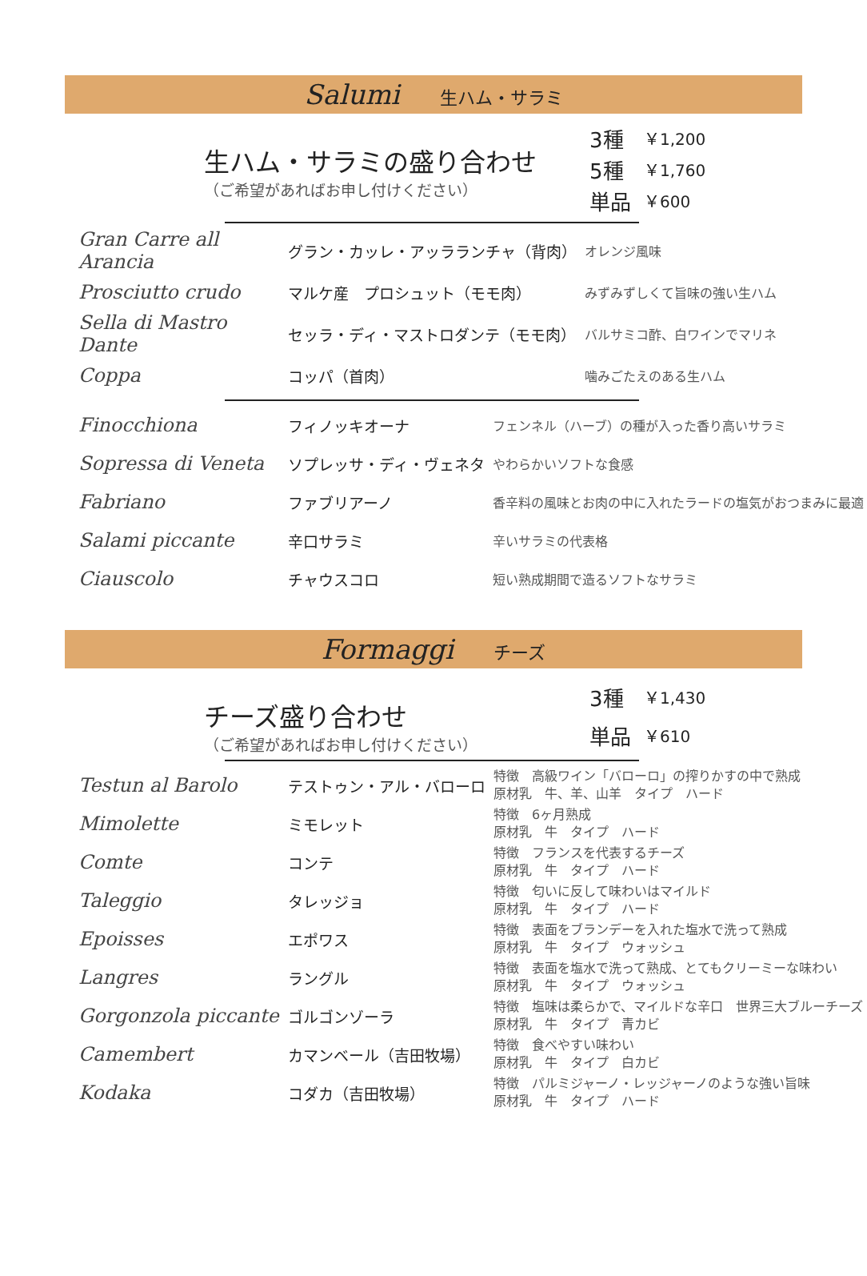Salumi 生ハム・サラミ
生ハム・サラミの盛り合わせ
（ご希望があればお申し付けください）
| 3種 | ￥1,200 |
| 5種 | ￥1,760 |
| 単品 | ￥600 |
| Gran Carre all Arancia | グラン・カッレ・アッラランチャ（背肉） | オレンジ風味 |
| Prosciutto crudo | マルケ産 プロシュット（モモ肉） | みずみずしくて旨味の強い生ハム |
| Sella di Mastro Dante | セッラ・ディ・マストロダンテ（モモ肉） | バルサミコ酢、白ワインでマリネ |
| Coppa | コッパ（首肉） | 噛みごたえのある生ハム |
| Finocchiona | フィノッキオーナ | フェンネル（ハーブ）の種が入った香り高いサラミ |
| Sopressa di Veneta | ソプレッサ・ディ・ヴェネタ | やわらかいソフトな食感 |
| Fabriano | ファブリアーノ | 香辛料の風味とお肉の中に入れたラードの塩気がおつまみに最適 |
| Salami piccante | 辛口サラミ | 辛いサラミの代表格 |
| Ciauscolo | チャウスコロ | 短い熟成期間で造るソフトなサラミ |
Formaggi チーズ
チーズ盛り合わせ
（ご希望があればお申し付けください）
| 3種 | ￥1,430 |
| 単品 | ￥610 |
| Testun al Barolo | テストゥン・アル・バローロ | 特徴 高級ワイン「バローロ」の搾りかすの中で熟成 原材乳 牛、羊、山羊 タイプ ハード |
| Mimolette | ミモレット | 特徴 6ヶ月熟成 原材乳 牛 タイプ ハード |
| Comte | コンテ | 特徴 フランスを代表するチーズ 原材乳 牛 タイプ ハード |
| Taleggio | タレッジョ | 特徴 匂いに反して味わいはマイルド 原材乳 牛 タイプ ハード |
| Epoisses | エポワス | 特徴 表面をブランデーを入れた塩水で洗って熟成 原材乳 牛 タイプ ウォッシュ |
| Langres | ラングル | 特徴 表面を塩水で洗って熟成、とてもクリーミーな味わい 原材乳 牛 タイプ ウォッシュ |
| Gorgonzola piccante | ゴルゴンゾーラ | 特徴 塩味は柔らかで、マイルドな辛口 世界三大ブルーチーズ 原材乳 牛 タイプ 青カビ |
| Camembert | カマンベール（吉田牧場） | 特徴 食べやすい味わい 原材乳 牛 タイプ 白カビ |
| Kodaka | コダカ（吉田牧場） | 特徴 パルミジャーノ・レッジャーノのような強い旨味 原材乳 牛 タイプ ハード |